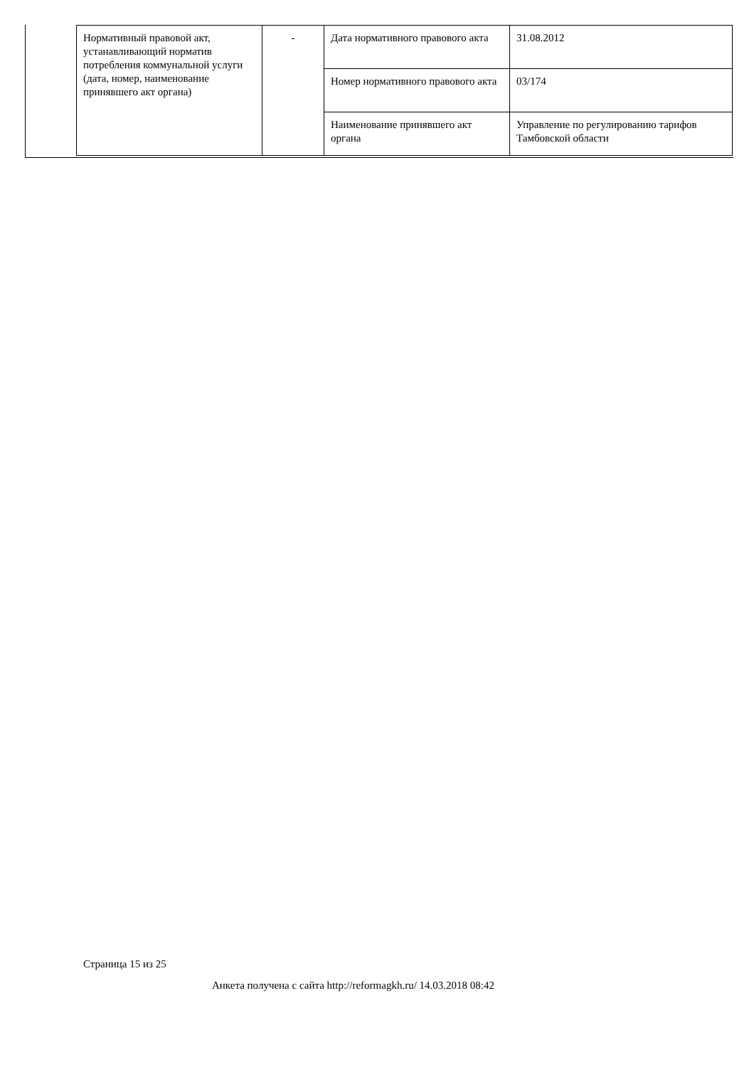| Нормативный правовой акт, устанавливающий норматив потребления коммунальной услуги (дата, номер, наименование принявшего акт органа) | - | Дата нормативного правового акта | 31.08.2012 |
| | | Номер нормативного правового акта | 03/174 |
| | | Наименование принявшего акт органа | Управление по регулированию тарифов Тамбовской области |
Страница 15 из 25
Анкета получена с сайта http://reformagkh.ru/ 14.03.2018 08:42